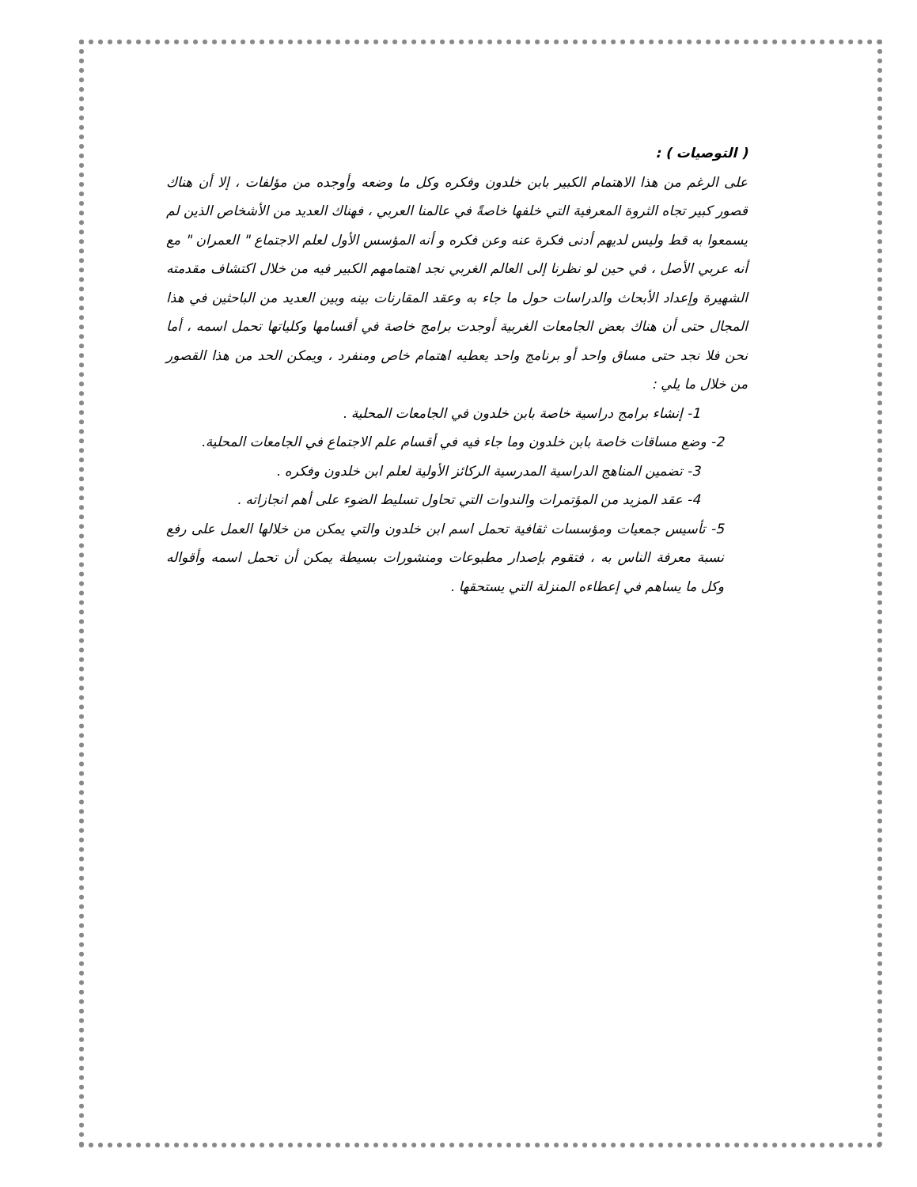( التوصيات ) :
على الرغم من هذا الاهتمام الكبير بابن خلدون وفكره وكل ما وضعه وأوجده من مؤلفات ، إلا أن هناك قصور كبير تجاه الثروة المعرفية التي خلفها خاصةً في عالمنا العربي ، فهناك العديد من الأشخاص الذين لم يسمعوا به قط وليس لديهم أدنى فكرة عنه وعن فكره و أنه المؤسس الأول لعلم الاجتماع " العمران " مع أنه عربي الأصل ، في حين لو نظرنا إلى العالم الغربي نجد اهتمامهم الكبير فيه من خلال اكتشاف مقدمته الشهيرة وإعداد الأبحاث والدراسات حول ما جاء به وعقد المقارنات بينه وبين العديد من الباحثين في هذا المجال حتى أن هناك بعض الجامعات الغربية أوجدت برامج خاصة في أقسامها وكلياتها تحمل اسمه ، أما نحن فلا نجد حتى مساق واحد أو برنامج واحد يعطيه اهتمام خاص ومنفرد ، ويمكن الحد من هذا القصور من خلال ما يلي :
1- إنشاء برامج دراسية خاصة بابن خلدون في الجامعات المحلية .
2- وضع مساقات خاصة بابن خلدون وما جاء فيه في أقسام علم الاجتماع في الجامعات المحلية.
3- تضمين المناهج الدراسية المدرسية الركائز الأولية لعلم ابن خلدون وفكره .
4- عقد المزيد من المؤتمرات والندوات التي تحاول تسليط الضوء على أهم انجازاته .
5- تأسيس جمعيات ومؤسسات ثقافية تحمل اسم ابن خلدون والتي يمكن من خلالها العمل على رفع نسبة معرفة الناس به ، فتقوم بإصدار مطبوعات ومنشورات بسيطة يمكن أن تحمل اسمه وأقواله وكل ما يساهم في إعطاءه المنزلة التي يستحقها .